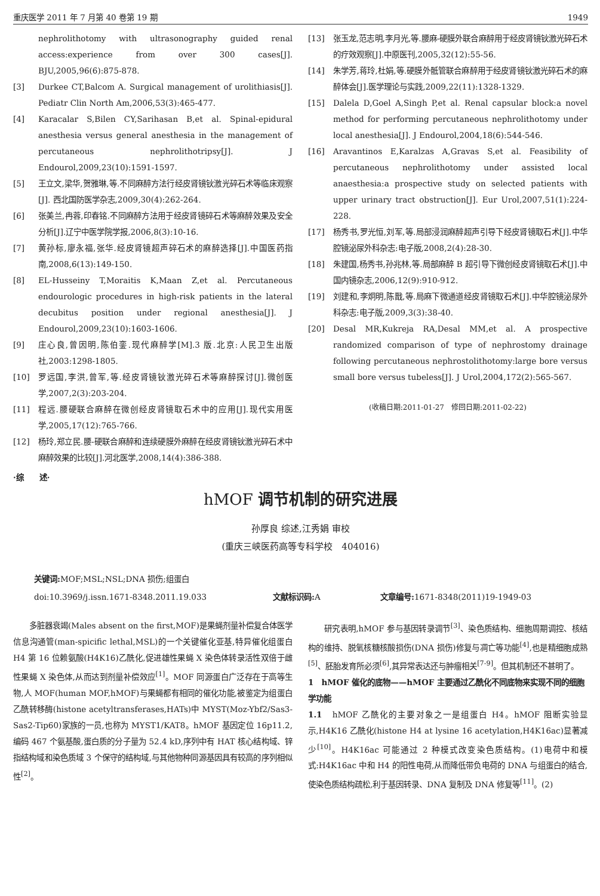重庆医学 2011 年 7 月第 40 卷第 19 期 1949
nephrolithotomy with ultrasonography guided renal access:experience from over 300 cases[J]. BJU,2005,96(6):875-878.
[3] Durkee CT,Balcom A. Surgical management of urolithiasis[J]. Pediatr Clin North Am,2006,53(3):465-477.
[4] Karacalar S,Bilen CY,Sarihasan B,et al. Spinal-epidural anesthesia versus general anesthesia in the management of percutaneous nephrolithotripsy[J]. J Endourol,2009,23(10):1591-1597.
[5] 王立文,梁华,贺雅琳,等.不同麻醉方法行经皮肾镜钬激光碎石术等临床观察[J]. 西北国防医学杂志,2009,30(4):262-264.
[6] 张美兰,冉蓉,印春铭.不同麻醉方法用于经皮肾镜碎石术等麻醉效果及安全分析[J].辽宁中医学院学报,2006,8(3):10-16.
[7] 黄孙标,廖永福,张华.经皮肾镜超声碎石术的麻醉选择[J].中国医药指南,2008,6(13):149-150.
[8] EL-Husseiny T,Moraitis K,Maan Z,et al. Percutaneous endourologic procedures in high-risk patients in the lateral decubitus position under regional anesthesia[J]. J Endourol,2009,23(10):1603-1606.
[9] 庄心良,曾因明,陈伯銮.现代麻醉学[M].3 版.北京:人民卫生出版社,2003:1298-1805.
[10] 罗远国,李洪,曾军,等.经皮肾镜钬激光碎石术等麻醉探讨[J].微创医学,2007,2(3):203-204.
[11] 程远.腰硬联合麻醉在微创经皮肾镜取石术中的应用[J].现代实用医学,2005,17(12):765-766.
[12] 杨玲,郑立民.腰-硬联合麻醉和连续硬膜外麻醉在经皮肾镜钬激光碎石术中麻醉效果的比较[J].河北医学,2008,14(4):386-388.
[13] 张玉龙,范志明,李月光,等.腰麻-硬膜外联合麻醉用于经皮肾镜钬激光碎石术的疗效观察[J].中原医刊,2005,32(12):55-56.
[14] 朱学芳,蒋玲,杜娟,等.硬膜外骶管联合麻醉用于经皮肾镜钬激光碎石术的麻醉体会[J].医学理论与实践,2009,22(11):1328-1329.
[15] Dalela D,Goel A,Singh P,et al. Renal capsular block:a novel method for performing percutaneous nephrolithotomy under local anesthesia[J]. J Endourol,2004,18(6):544-546.
[16] Aravantinos E,Karalzas A,Gravas S,et al. Feasibility of percutaneous nephrolithotomy under assisted local anaesthesia:a prospective study on selected patients with upper urinary tract obstruction[J]. Eur Urol,2007,51(1):224-228.
[17] 杨秀书,罗光恒,刘军,等.局部浸润麻醉超声引导下经皮肾镜取石术[J].中华腔镜泌尿外科杂志:电子版,2008,2(4):28-30.
[18] 朱建国,杨秀书,孙兆林,等.局部麻醉 B 超引导下微创经皮肾镜取石术[J].中国内镜杂志,2006,12(9):910-912.
[19] 刘建和,李炯明,陈戬,等.局麻下微通道经皮肾镜取石术[J].中华腔镜泌尿外科杂志:电子版,2009,3(3):38-40.
[20] Desal MR,Kukreja RA,Desal MM,et al. A prospective randomized comparison of type of nephrostomy drainage following percutaneous nephrostolithotomy:large bore versus small bore versus tubeless[J]. J Urol,2004,172(2):565-567.
(收稿日期:2011-01-27　修回日期:2011-02-22)
·综　　述·
hMOF 调节机制的研究进展
孙厚良 综述,江秀娟 审校
(重庆三峡医药高等专科学校　404016)
关键词: MOF;MSL;NSL;DNA 损伤;组蛋白
doi:10.3969/j.issn.1671-8348.2011.19.033 文献标识码: A 文章编号: 1671-8348(2011)19-1949-03
多脏器衰竭(Males absent on the first,MOF)是果蝇剂量补偿复合体医学信息沟通管(man-spicific lethal,MSL)的一个关键催化亚基,特异催化组蛋白 H4 第 16 位赖氨酸(H4K16)乙酰化,促进雄性果蝇 X 染色体转录活性双倍于雌性果蝇 X 染色体,从而达到剂量补偿效应<sup>[1]</sup>。MOF 同源蛋白广泛存在于高等生物,人 MOF(human MOF,hMOF)与果蝇都有相同的催化功能,被鉴定为组蛋白乙酰转移酶(histone acetyltransferases,HATs)中 MYST(Moz-Ybf2/Sas3-Sas2-Tip60)家族的一员,也称为 MYST1/KAT8。hMOF 基因定位 16p11.2,编码 467 个氨基酸,蛋白质的分子量为 52.4 kD,序列中有 HAT 核心结构域、锌指结构域和染色质域 3 个保守的结构域,与其他物种同源基因具有较高的序列相似性<sup>[2]</sup>。
研究表明,hMOF 参与基因转录调节<sup>[3]</sup>、染色质结构、细胞周期调控、核结构的维持、脱氧核糖核酸损伤(DNA 损伤)修复与凋亡等功能<sup>[4]</sup>,也是精细胞成熟<sup>[5]</sup>、胚胎发育所必须<sup>[6]</sup>,其异常表达还与肿瘤相关<sup>[7-9]</sup>。但其机制还不甚明了。
1　hMOF 催化的底物——hMOF 主要通过乙酰化不同底物来实现不同的细胞学功能
1.1　hMOF 乙酰化的主要对象之一是组蛋白 H4。hMOF 阻断实验显示,H4K16 乙酰化(histone H4 at lysine 16 acetylation,H4K16ac)显著减少<sup>[10]</sup>。H4K16ac 可能通过 2 种模式改变染色质结构。(1)电荷中和模式:H4K16ac 中和 H4 的阳性电荷,从而降低带负电荷的 DNA 与组蛋白的结合,使染色质结构疏松,利于基因转录、DNA 复制及 DNA 修复等<sup>[11]</sup>。(2)